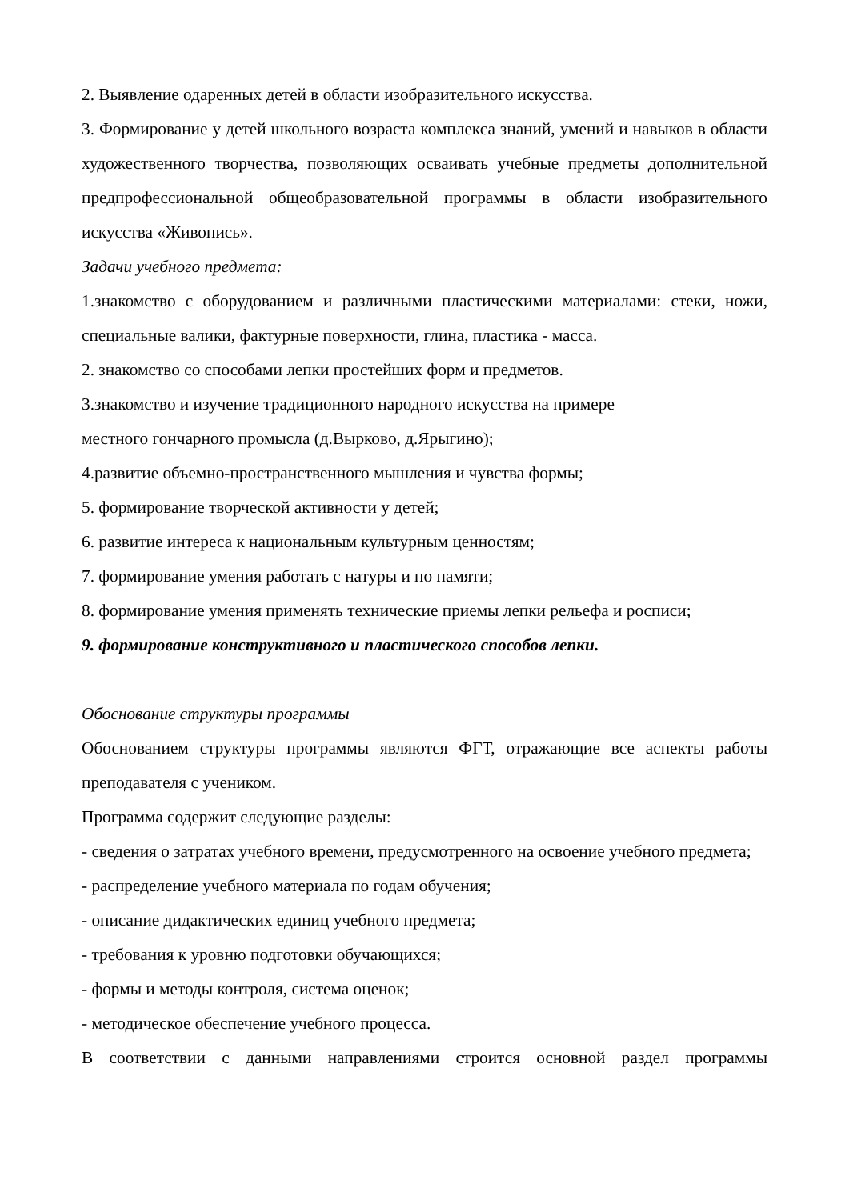2. Выявление одаренных детей в области изобразительного искусства.
3. Формирование у детей школьного возраста комплекса знаний, умений и навыков в области художественного творчества, позволяющих осваивать учебные предметы дополнительной предпрофессиональной общеобразовательной программы в области изобразительного искусства «Живопись».
Задачи учебного предмета:
1.знакомство с оборудованием и различными пластическими материалами: стеки, ножи, специальные валики, фактурные поверхности, глина, пластика - масса.
2. знакомство со способами лепки простейших форм и предметов.
3.знакомство и изучение традиционного народного искусства на примере
местного гончарного промысла (д.Вырково, д.Ярыгино);
4.развитие объемно-пространственного мышления и чувства формы;
5. формирование творческой активности у детей;
6. развитие интереса к национальным культурным ценностям;
7. формирование умения работать с натуры и по памяти;
8. формирование умения применять технические приемы лепки рельефа и росписи;
9. формирование конструктивного и пластического способов лепки.
Обоснование структуры программы
Обоснованием структуры программы являются ФГТ, отражающие все аспекты работы преподавателя с учеником.
Программа содержит следующие разделы:
- сведения о затратах учебного времени, предусмотренного на освоение учебного предмета;
- распределение учебного материала по годам обучения;
- описание дидактических единиц учебного предмета;
- требования к уровню подготовки обучающихся;
- формы и методы контроля, система оценок;
- методическое обеспечение учебного процесса.
В соответствии с данными направлениями строится основной раздел программы